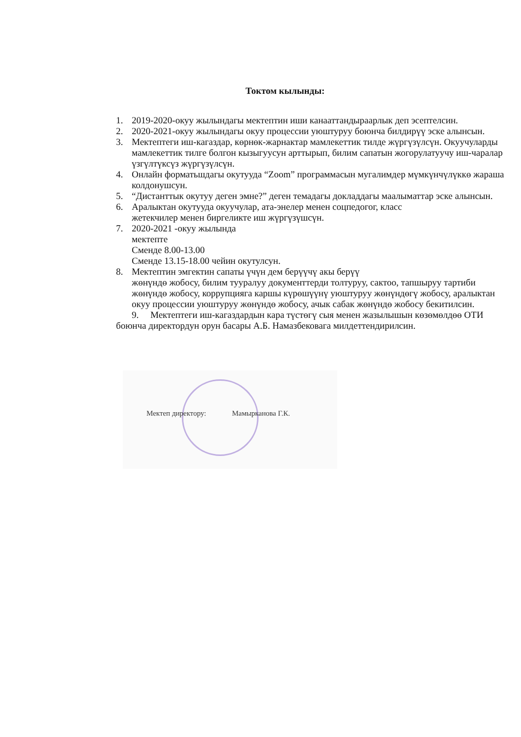Токтом кылынды:
1. 2019-2020-окуу жылындагы мектептин иши канааттандыраарлык деп эсептелсин.
2. 2020-2021-окуу жылындагы окуу процессии уюштуруу боюнча билдирүү эске алынсын.
3. Мектептеги иш-кагаздар, көрнөк-жарнактар мамлекеттик тилде жүргүзүлсүн. Окуучуларды мамлекеттик тилге болгон кызыгуусун арттырып, билим сапатын жогорулатуучу иш-чаралар үзгүлтүксүз жүргүзүлсүн.
4. Онлайн форматьшдагы окутууда “Zoom” программасын мугалимдер мүмкүнчүлүккө жараша колдонушсун.
5. “Дистанттык окутуу деген эмне?” деген темадагы докладдагы маалыматтар эске алынсын.
6. Аралыктан окутууда окуучулар, ата-энелер менен соцпедогог, класс
жетекчилер менен биргеликте иш жүргүзүшсүн.
7. 2020-2021 -окуу жылында
мектепте
Сменде 8.00-13.00
Сменде 13.15-18.00 чейин окутулсун.
8. Мектептин эмгектин сапаты үчүн дем берүүчү акы берүү
жөнүндө жобосу, билим тууралуу документтерди толтуруу, сактоо, тапшыруу тартиби жөнүндө жобосу, коррупцияга каршы күрөшүүнү уюштуруу жөнүндөгү жобосу, аралыктан окуу процессии уюштуруу жөнүндө жобосу, ачык сабак жөнүндө жобосу бекитилсин.
9. Мектептеги иш-кагаздардын кара түстөгү сыя менен жазылышын көзөмөлдөө ОТИ боюнча директордун орун басары А.Б. Намазбековага милдеттендирилсин.
Мектеп директору: Мамырканова Г.К.